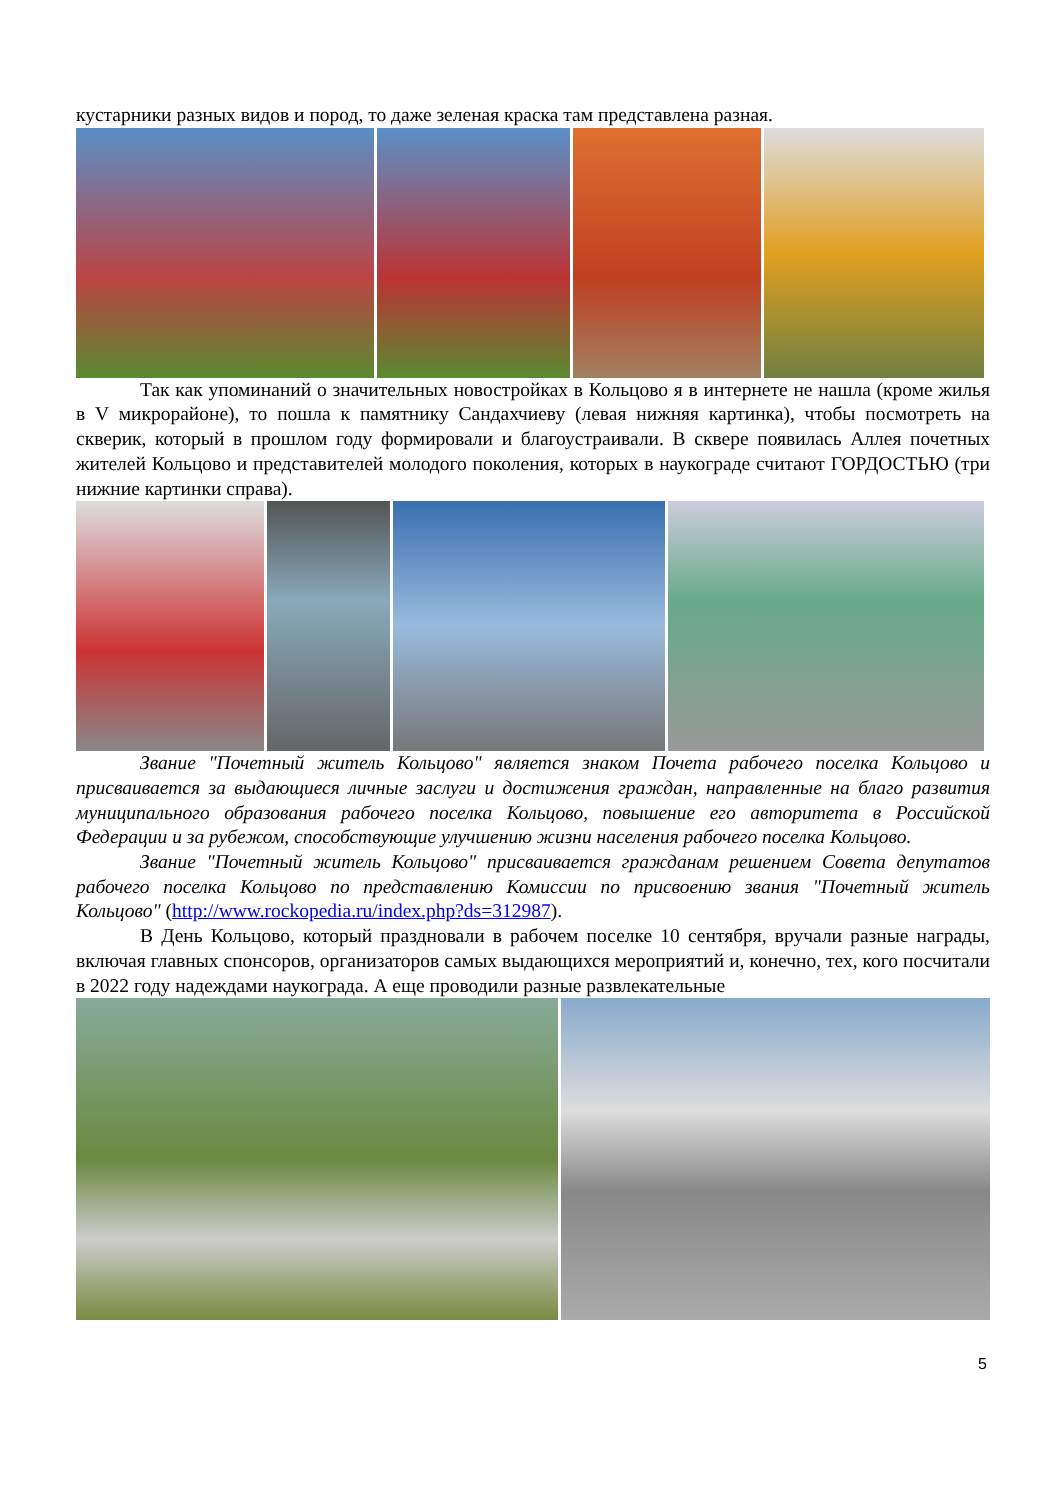кустарники разных видов и пород, то даже зеленая краска там представлена разная.
Так как упоминаний о значительных новостройках в Кольцово я в интернете не нашла (кроме жилья в V микрорайоне), то пошла к памятнику Сандахчиеву (левая нижняя картинка), чтобы посмотреть на скверик, который в прошлом году формировали и благоустраивали. В сквере появилась Аллея почетных жителей Кольцово и представителей молодого поколения, которых в наукограде считают ГОРДОСТЬЮ (три нижние картинки справа).
Звание "Почетный житель Кольцово" является знаком Почета рабочего поселка Кольцово и присваивается за выдающиеся личные заслуги и достижения граждан, направленные на благо развития муниципального образования рабочего поселка Кольцово, повышение его авторитета в Российской Федерации и за рубежом, способствующие улучшению жизни населения рабочего поселка Кольцово.
Звание "Почетный житель Кольцово" присваивается гражданам решением Совета депутатов рабочего поселка Кольцово по представлению Комиссии по присвоению звания "Почетный житель Кольцово" (http://www.rockopedia.ru/index.php?ds=312987).
В День Кольцово, который праздновали в рабочем поселке 10 сентября, вручали разные награды, включая главных спонсоров, организаторов самых выдающихся мероприятий и, конечно, тех, кого посчитали в 2022 году надеждами наукограда. А еще проводили разные развлекательные
5